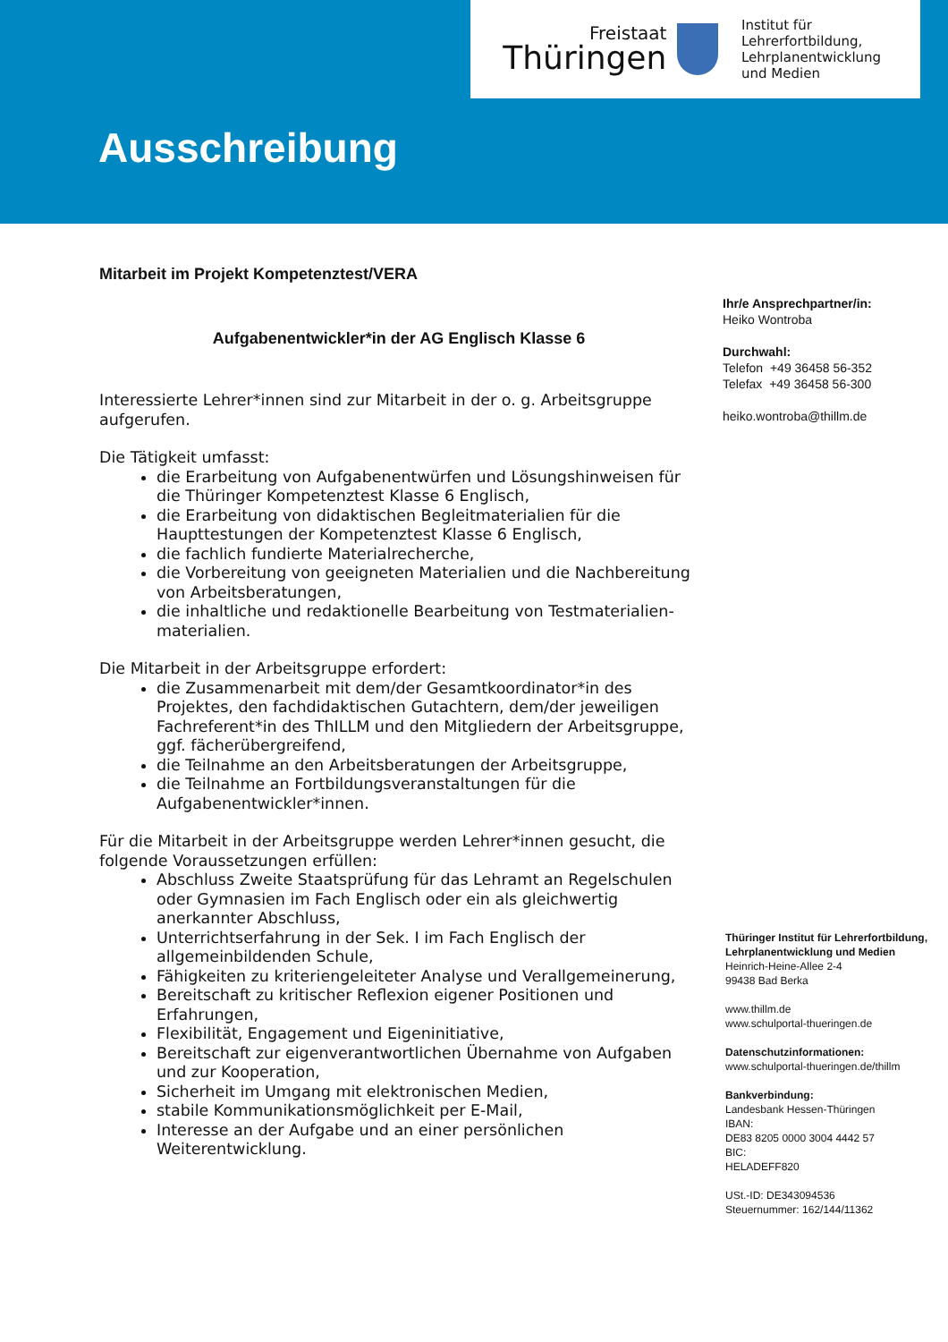Freistaat
Thüringen
Institut für Lehrerfortbildung,
Lehrplanentwicklung
und Medien
Ausschreibung
Mitarbeit im Projekt Kompetenztest/VERA
Aufgabenentwickler*in der AG Englisch Klasse 6
Interessierte Lehrer*innen sind zur Mitarbeit in der o. g. Arbeitsgruppe aufgerufen.
Die Tätigkeit umfasst:
die Erarbeitung von Aufgabenentwürfen und Lösungshinweisen für die Thüringer Kompetenztest Klasse 6 Englisch,
die Erarbeitung von didaktischen Begleitmaterialien für die Haupttestungen der Kompetenztest Klasse 6 Englisch,
die fachlich fundierte Materialrecherche,
die Vorbereitung von geeigneten Materialien und die Nachbereitung von Arbeitsberatungen,
die inhaltliche und redaktionelle Bearbeitung von Testmaterialien-materialien.
Die Mitarbeit in der Arbeitsgruppe erfordert:
die Zusammenarbeit mit dem/der Gesamtkoordinator*in des Projektes, den fachdidaktischen Gutachtern, dem/der jeweiligen Fachreferent*in des ThILLM und den Mitgliedern der Arbeitsgruppe, ggf. fächerübergreifend,
die Teilnahme an den Arbeitsberatungen der Arbeitsgruppe,
die Teilnahme an Fortbildungsveranstaltungen für die Aufgabenentwickler*innen.
Für die Mitarbeit in der Arbeitsgruppe werden Lehrer*innen gesucht, die folgende Voraussetzungen erfüllen:
Abschluss Zweite Staatsprüfung für das Lehramt an Regelschulen oder Gymnasien im Fach Englisch oder ein als gleichwertig anerkannter Abschluss,
Unterrichtserfahrung in der Sek. I im Fach Englisch der allgemeinbildenden Schule,
Fähigkeiten zu kriteriengeleiteter Analyse und Verallgemeinerung,
Bereitschaft zu kritischer Reflexion eigener Positionen und Erfahrungen,
Flexibilität, Engagement und Eigeninitiative,
Bereitschaft zur eigenverantwortlichen Übernahme von Aufgaben und zur Kooperation,
Sicherheit im Umgang mit elektronischen Medien,
stabile Kommunikationsmöglichkeit per E-Mail,
Interesse an der Aufgabe und an einer persönlichen Weiterentwicklung.
Ihr/e Ansprechpartner/in:
Heiko Wontroba
Durchwahl:
Telefon +49 36458 56-352
Telefax +49 36458 56-300
heiko.wontroba@thillm.de
Thüringer Institut für Lehrerfortbildung, Lehrplanentwicklung und Medien
Heinrich-Heine-Allee 2-4
99438 Bad Berka
www.thillm.de
www.schulportal-thueringen.de
Datenschutzinformationen:
www.schulportal-thueringen.de/thillm
Bankverbindung:
Landesbank Hessen-Thüringen
IBAN:
DE83 8205 0000 3004 4442 57
BIC:
HELADEFF820
USt.-ID: DE343094536
Steuernummer: 162/144/11362